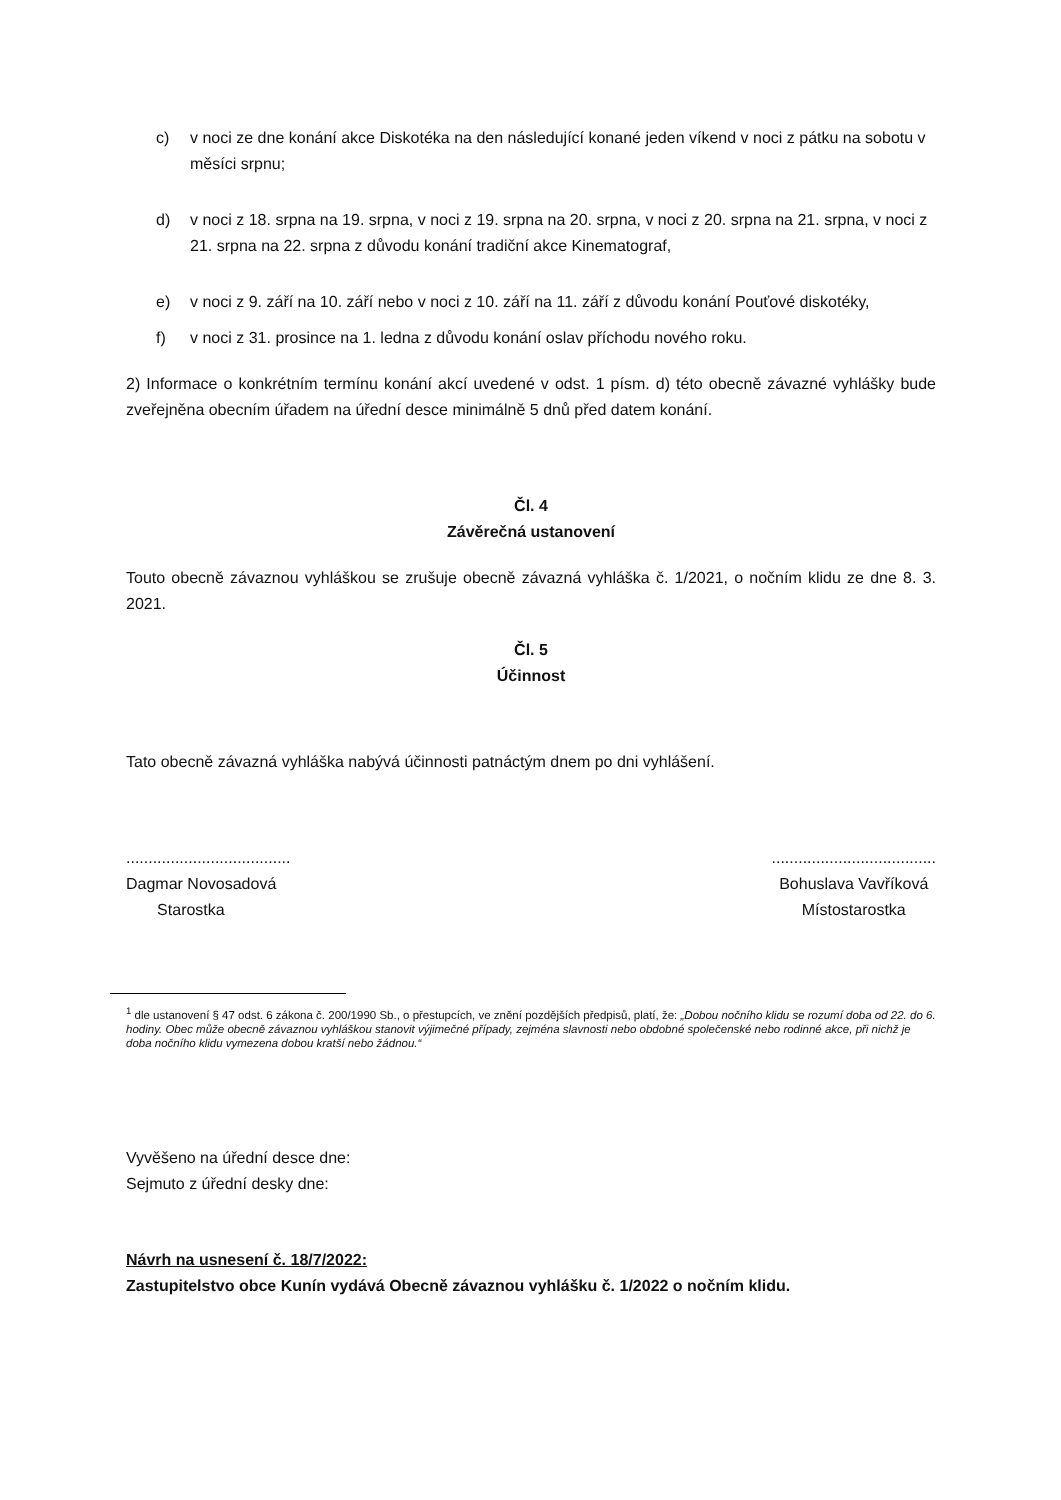c) v noci ze dne konání akce Diskotéka na den následující konané jeden víkend v noci z pátku na sobotu v měsíci srpnu;
d) v noci z 18. srpna na 19. srpna, v noci z 19. srpna na 20. srpna, v noci z 20. srpna na 21. srpna, v noci z 21. srpna na 22. srpna z důvodu konání tradiční akce Kinematograf,
e) v noci z 9. září na 10. září nebo v noci z 10. září na 11. září z důvodu konání Pouťové diskotéky,
f) v noci z 31. prosince na 1. ledna z důvodu konání oslav příchodu nového roku.
2) Informace o konkrétním termínu konání akcí uvedené v odst. 1 písm. d) této obecně závazné vyhlášky bude zveřejněna obecním úřadem na úřední desce minimálně 5 dnů před datem konání.
Čl. 4
Závěrečná ustanovení
Touto obecně závaznou vyhláškou se zrušuje obecně závazná vyhláška č. 1/2021, o nočním klidu ze dne 8. 3. 2021.
Čl. 5
Účinnost
Tato obecně závazná vyhláška nabývá účinnosti patnáctým dnem po dni vyhlášení.
.....................................
Dagmar Novosadová
Starostka
.....................................
Bohuslava Vavříková
Místostarostka
<sup>1</sup> dle ustanovení § 47 odst. 6 zákona č. 200/1990 Sb., o přestupcích, ve znění pozdějších předpisů, platí, že: „Dobou nočního klidu se rozumí doba od 22. do 6. hodiny. Obec může obecně závaznou vyhláškou stanovit výjimečné případy, zejména slavnosti nebo obdobné společenské nebo rodinné akce, při nichž je doba nočního klidu vymezena dobou kratší nebo žádnou.“
Vyvěšeno na úřední desce dne:
Sejmuto z úřední desky dne:
Návrh na usnesení č. 18/7/2022:
Zastupitelstvo obce Kunín vydává Obecně závaznou vyhlášku č. 1/2022 o nočním klidu.